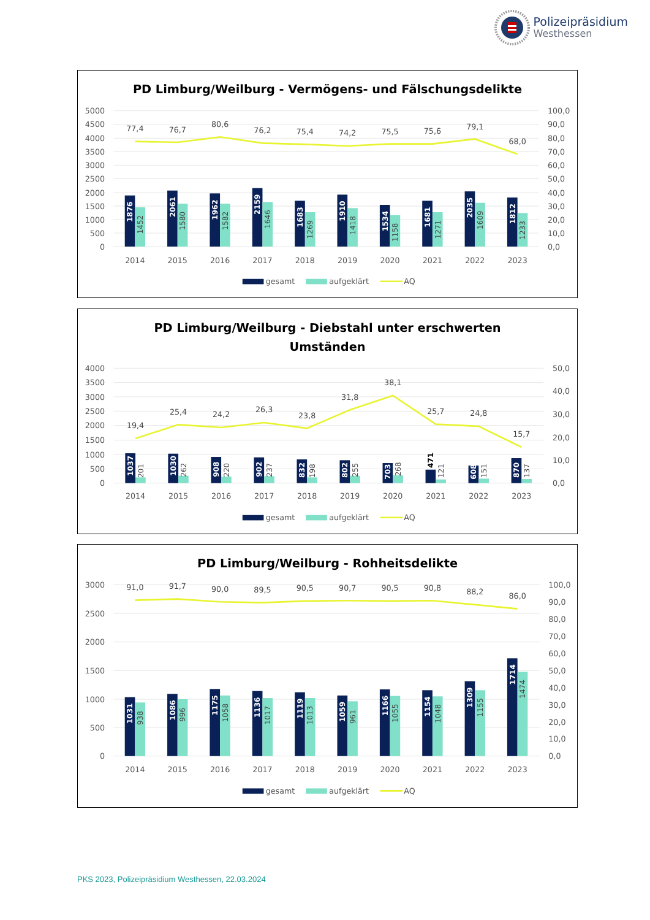Polizeipräsidium
Westhessen
PD Limburg/Weilburg - Vermögens- und Fälschungsdelikte
5000
4500
4000
3500
3000
2500
2000
1500
1000
500
0
100,0
90,0
80,0
70,0
60,0
50,0
40,0
30,0
20,0
10,0
0,0
1876
2061
1962
2159
1683
1910
1534
1681
2035
1812
1452
1580
1582
1646
1269
1418
1158
1271
1609
1233
77,4
76,7
80,6
76,2
75,4
74,2
75,5
75,6
79,1
68,0
2014
2015
2016
2017
2018
2019
2020
2021
2022
2023
gesamt
aufgeklärt
AQ
PD Limburg/Weilburg - Diebstahl unter erschwerten
Umständen
4000
3500
3000
2500
2000
1500
1000
500
0
50,0
40,0
30,0
20,0
10,0
0,0
1037
1030
908
902
832
802
703
471
608
870
201
262
220
237
198
255
268
121
151
137
19,4
25,4
24,2
26,3
23,8
31,8
38,1
25,7
24,8
15,7
2014
2015
2016
2017
2018
2019
2020
2021
2022
2023
gesamt
aufgeklärt
AQ
PD Limburg/Weilburg - Rohheitsdelikte
3000
2500
2000
1500
1000
500
0
100,0
90,0
80,0
70,0
60,0
50,0
40,0
30,0
20,0
10,0
0,0
1031
1086
1175
1136
1119
1059
1166
1154
1309
1714
938
996
1058
1017
1013
961
1055
1048
1155
1474
91,0
91,7
90,0
89,5
90,5
90,7
90,5
90,8
88,2
86,0
2014
2015
2016
2017
2018
2019
2020
2021
2022
2023
gesamt
aufgeklärt
AQ
PKS 2023, Polizeipräsidium Westhessen, 22.03.2024